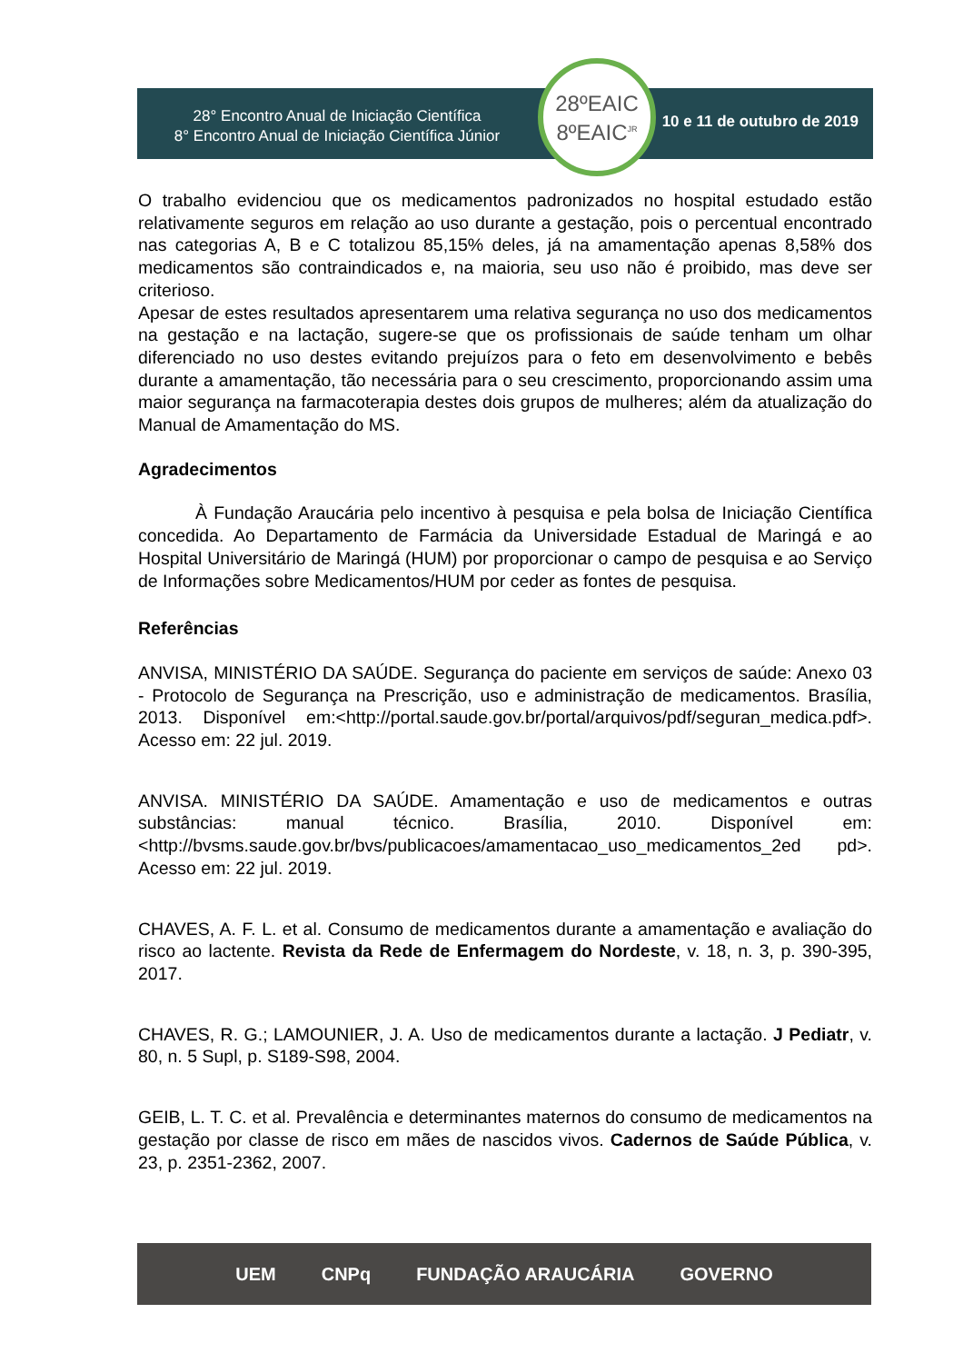28° Encontro Anual de Iniciação Científica
8° Encontro Anual de Iniciação Científica Júnior
10 e 11 de outubro de 2019
28ºEAIC
8ºEAIC<sup>JR</sup>
O trabalho evidenciou que os medicamentos padronizados no hospital estudado estão relativamente seguros em relação ao uso durante a gestação, pois o percentual encontrado nas categorias A, B e C totalizou 85,15% deles, já na amamentação apenas 8,58% dos medicamentos são contraindicados e, na maioria, seu uso não é proibido, mas deve ser criterioso.
Apesar de estes resultados apresentarem uma relativa segurança no uso dos medicamentos na gestação e na lactação, sugere-se que os profissionais de saúde tenham um olhar diferenciado no uso destes evitando prejuízos para o feto em desenvolvimento e bebês durante a amamentação, tão necessária para o seu crescimento, proporcionando assim uma maior segurança na farmacoterapia destes dois grupos de mulheres; além da atualização do Manual de Amamentação do MS.
Agradecimentos
À Fundação Araucária pelo incentivo à pesquisa e pela bolsa de Iniciação Científica concedida. Ao Departamento de Farmácia da Universidade Estadual de Maringá e ao Hospital Universitário de Maringá (HUM) por proporcionar o campo de pesquisa e ao Serviço de Informações sobre Medicamentos/HUM por ceder as fontes de pesquisa.
Referências
ANVISA, MINISTÉRIO DA SAÚDE. Segurança do paciente em serviços de saúde: Anexo 03 - Protocolo de Segurança na Prescrição, uso e administração de medicamentos. Brasília, 2013. Disponível em:<http://portal.saude.gov.br/portal/arquivos/pdf/seguran_medica.pdf>. Acesso em: 22 jul. 2019.
ANVISA. MINISTÉRIO DA SAÚDE. Amamentação e uso de medicamentos e outras substâncias: manual técnico. Brasília, 2010. Disponível em: <http://bvsms.saude.gov.br/bvs/publicacoes/amamentacao_uso_medicamentos_2ed pd>. Acesso em: 22 jul. 2019.
CHAVES, A. F. L. et al. Consumo de medicamentos durante a amamentação e avaliação do risco ao lactente. Revista da Rede de Enfermagem do Nordeste, v. 18, n. 3, p. 390-395, 2017.
CHAVES, R. G.; LAMOUNIER, J. A. Uso de medicamentos durante a lactação. J Pediatr, v. 80, n. 5 Supl, p. S189-S98, 2004.
GEIB, L. T. C. et al. Prevalência e determinantes maternos do consumo de medicamentos na gestação por classe de risco em mães de nascidos vivos. Cadernos de Saúde Pública, v. 23, p. 2351-2362, 2007.
UEM CNPq FUNDAÇÃO ARAUCÁRIA GOVERNO